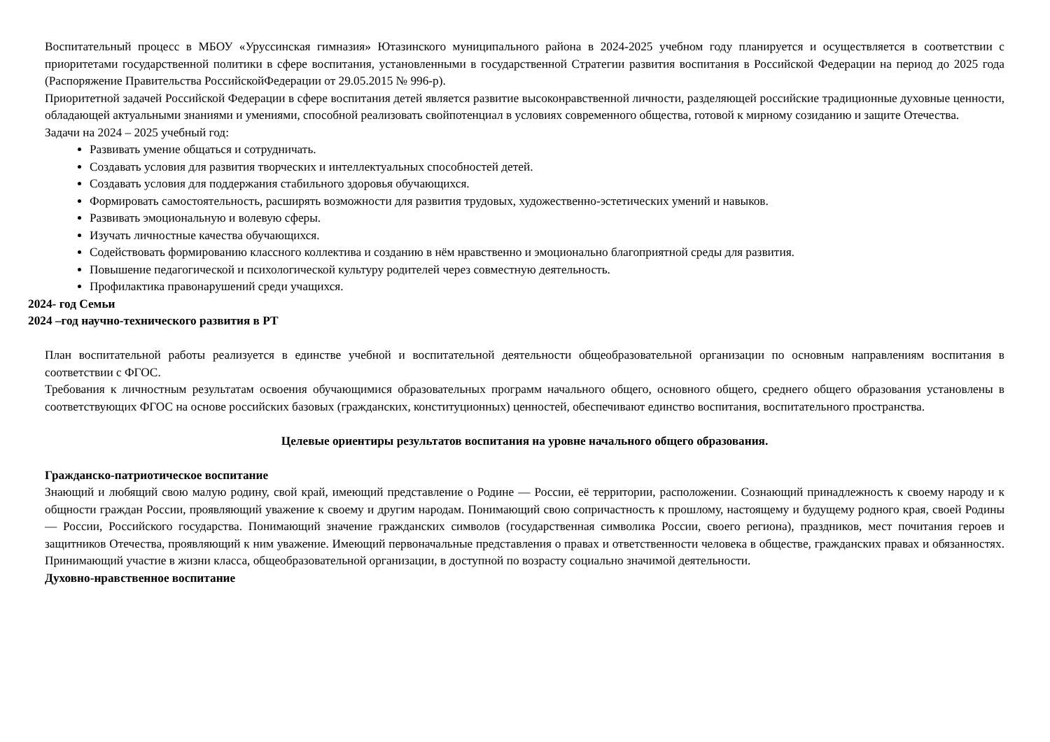Воспитательный процесс в МБОУ «Уруссинская гимназия» Ютазинского муниципального района в 2024-2025 учебном году планируется и осуществляется в соответствии с приоритетами государственной политики в сфере воспитания, установленными в государственной Стратегии развития воспитания в Российской Федерации на период до 2025 года (Распоряжение Правительства РоссийскойФедерации от 29.05.2015 № 996-р).
Приоритетной задачей Российской Федерации в сфере воспитания детей является развитие высоконравственной личности, разделяющей российские традиционные духовные ценности, обладающей актуальными знаниями и умениями, способной реализовать свойпотенциал в условиях современного общества, готовой к мирному созиданию и защите Отечества.
Задачи на 2024 – 2025 учебный год:
Развивать умение общаться и сотрудничать.
Создавать условия для развития творческих и интеллектуальных способностей детей.
Создавать условия для поддержания стабильного здоровья обучающихся.
Формировать самостоятельность, расширять возможности для развития трудовых, художественно-эстетических умений и навыков.
Развивать эмоциональную и волевую сферы.
Изучать личностные качества обучающихся.
Содействовать формированию классного коллектива и созданию в нём нравственно и эмоционально благоприятной среды для развития.
Повышение педагогической и психологической культуру родителей через совместную деятельность.
Профилактика правонарушений среди учащихся.
2024- год Семьи
2024 –год научно-технического развития в РТ
План воспитательной работы реализуется в единстве учебной и воспитательной деятельности общеобразовательной организации по основным направлениям воспитания в соответствии с ФГОС.
Требования к личностным результатам освоения обучающимися образовательных программ начального общего, основного общего, среднего общего образования установлены в соответствующих ФГОС на основе российских базовых (гражданских, конституционных) ценностей, обеспечивают единство воспитания, воспитательного пространства.
Целевые ориентиры результатов воспитания на уровне начального общего образования.
Гражданско-патриотическое воспитание
Знающий и любящий свою малую родину, свой край, имеющий представление о Родине — России, её территории, расположении. Сознающий принадлежность к своему народу и к общности граждан России, проявляющий уважение к своему и другим народам. Понимающий свою сопричастность к прошлому, настоящему и будущему родного края, своей Родины — России, Российского государства. Понимающий значение гражданских символов (государственная символика России, своего региона), праздников, мест почитания героев и защитников Отечества, проявляющий к ним уважение. Имеющий первоначальные представления о правах и ответственности человека в обществе, гражданских правах и обязанностях. Принимающий участие в жизни класса, общеобразовательной организации, в доступной по возрасту социально значимой деятельности.
Духовно-нравственное воспитание